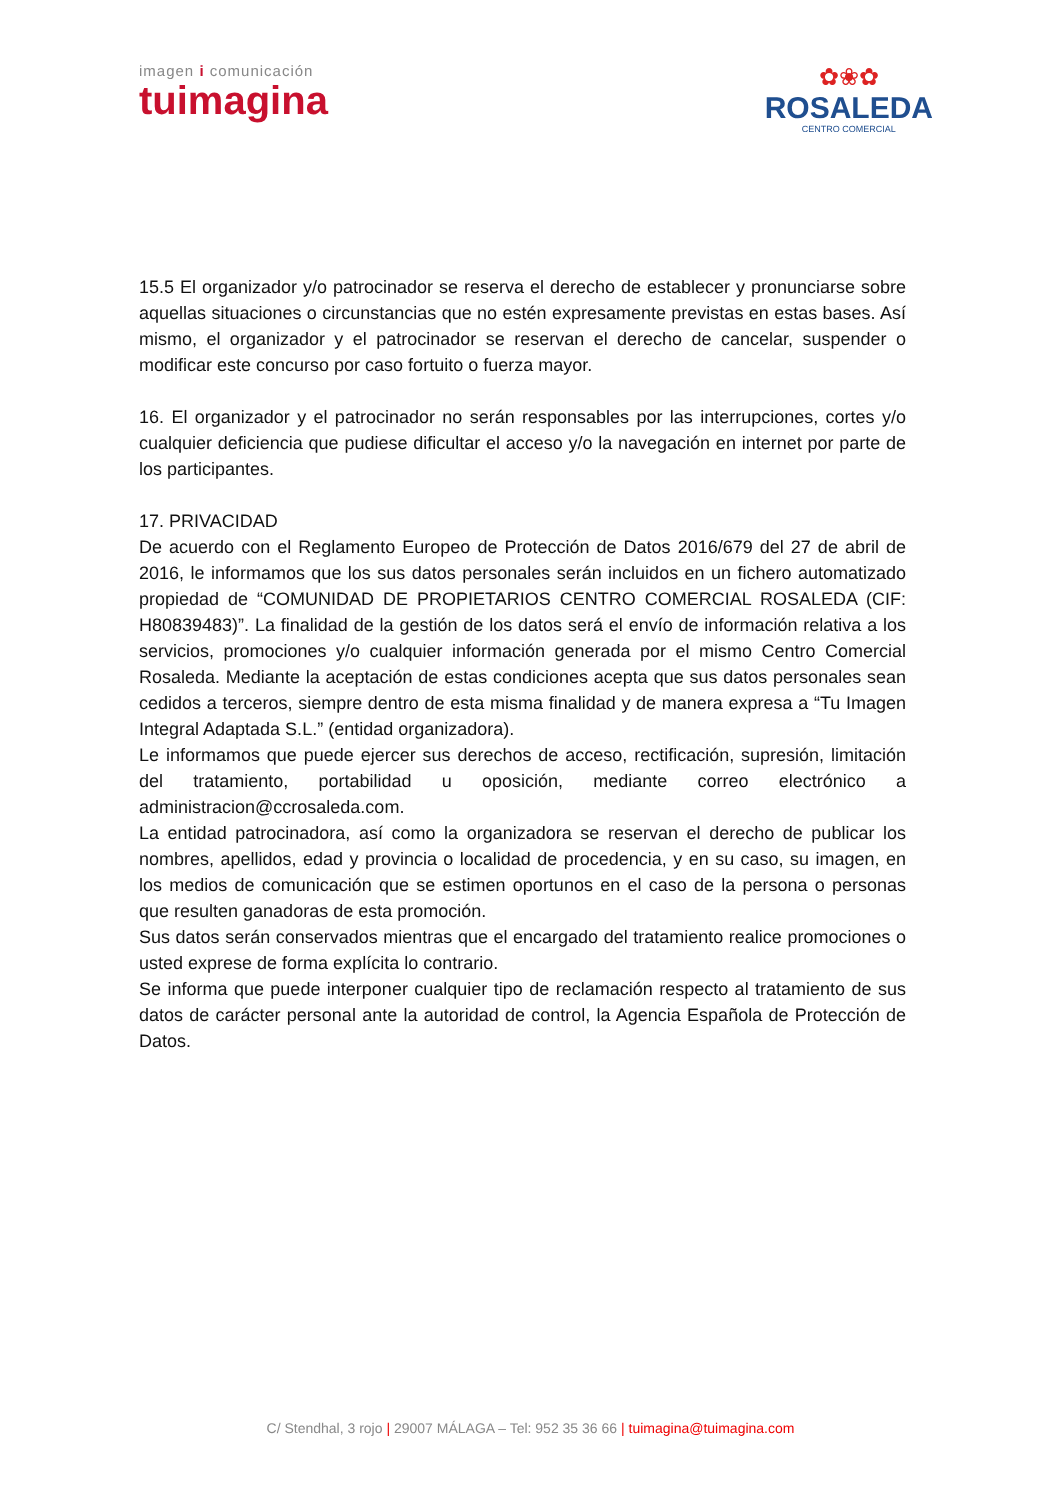imagen i comunicación
tuimagina
✿❀✿
ROSALEDA
CENTRO COMERCIAL
15.5 El organizador y/o patrocinador se reserva el derecho de establecer y pronunciarse sobre aquellas situaciones o circunstancias que no estén expresamente previstas en estas bases. Así mismo, el organizador y el patrocinador se reservan el derecho de cancelar, suspender o modificar este concurso por caso fortuito o fuerza mayor.
16. El organizador y el patrocinador no serán responsables por las interrupciones, cortes y/o cualquier deficiencia que pudiese dificultar el acceso y/o la navegación en internet por parte de los participantes.
17. PRIVACIDAD
De acuerdo con el Reglamento Europeo de Protección de Datos 2016/679 del 27 de abril de 2016, le informamos que los sus datos personales serán incluidos en un fichero automatizado propiedad de “COMUNIDAD DE PROPIETARIOS CENTRO COMERCIAL ROSALEDA (CIF: H80839483)”. La finalidad de la gestión de los datos será el envío de información relativa a los servicios, promociones y/o cualquier información generada por el mismo Centro Comercial Rosaleda. Mediante la aceptación de estas condiciones acepta que sus datos personales sean cedidos a terceros, siempre dentro de esta misma finalidad y de manera expresa a “Tu Imagen Integral Adaptada S.L.” (entidad organizadora).
Le informamos que puede ejercer sus derechos de acceso, rectificación, supresión, limitación del tratamiento, portabilidad u oposición, mediante correo electrónico a administracion@ccrosaleda.com.
La entidad patrocinadora, así como la organizadora se reservan el derecho de publicar los nombres, apellidos, edad y provincia o localidad de procedencia, y en su caso, su imagen, en los medios de comunicación que se estimen oportunos en el caso de la persona o personas que resulten ganadoras de esta promoción.
Sus datos serán conservados mientras que el encargado del tratamiento realice promociones o usted exprese de forma explícita lo contrario.
Se informa que puede interponer cualquier tipo de reclamación respecto al tratamiento de sus datos de carácter personal ante la autoridad de control, la Agencia Española de Protección de Datos.
C/ Stendhal, 3 rojo | 29007 MÁLAGA – Tel: 952 35 36 66 | tuimagina@tuimagina.com